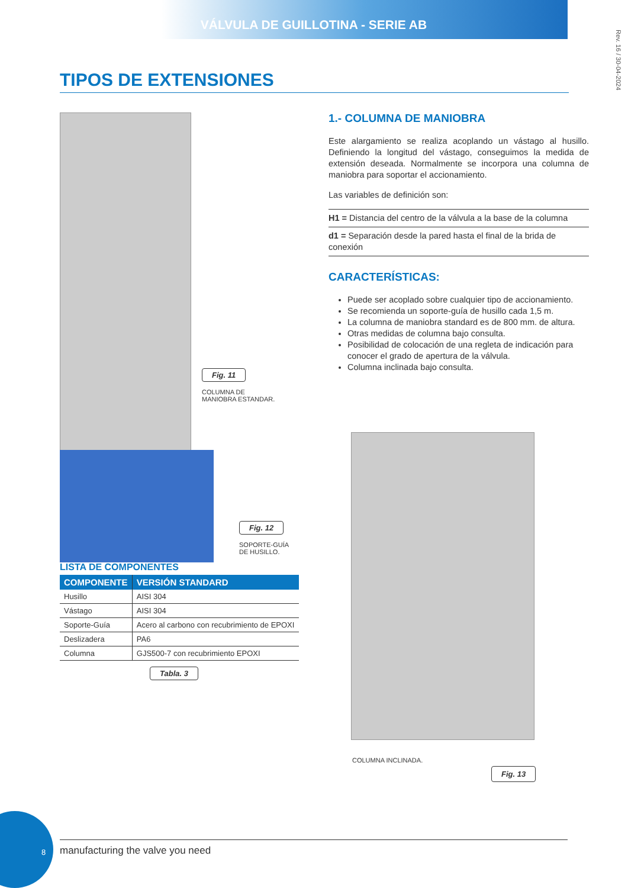VÁLVULA DE GUILLOTINA - SERIE AB
Rev. 16 / 30-04-2024
TIPOS DE EXTENSIONES
Fig. 11
COLUMNA DE
MANIOBRA ESTANDAR.
Fig. 12
SOPORTE-GUÍA
DE HUSILLO.
LISTA DE COMPONENTES
| COMPONENTE | VERSIÓN STANDARD |
| --- | --- |
| Husillo | AISI 304 |
| Vástago | AISI 304 |
| Soporte-Guía | Acero al carbono con recubrimiento de EPOXI |
| Deslizadera | PA6 |
| Columna | GJS500-7 con recubrimiento EPOXI |
Tabla. 3
1.- COLUMNA DE MANIOBRA
Este alargamiento se realiza acoplando un vástago al husillo. Definiendo la longitud del vástago, conseguimos la medida de extensión deseada. Normalmente se incorpora una columna de maniobra para soportar el accionamiento.
Las variables de definición son:
H1 = Distancia del centro de la válvula a la base de la columna
d1 = Separación desde la pared hasta el final de la brida de conexión
CARACTERÍSTICAS:
Puede ser acoplado sobre cualquier tipo de accionamiento.
Se recomienda un soporte-guía de husillo cada 1,5 m.
La columna de maniobra standard es de 800 mm. de altura.
Otras medidas de columna bajo consulta.
Posibilidad de colocación de una regleta de indicación para conocer el grado de apertura de la válvula.
Columna inclinada bajo consulta.
COLUMNA INCLINADA.
Fig. 13
8
manufacturing the valve you need